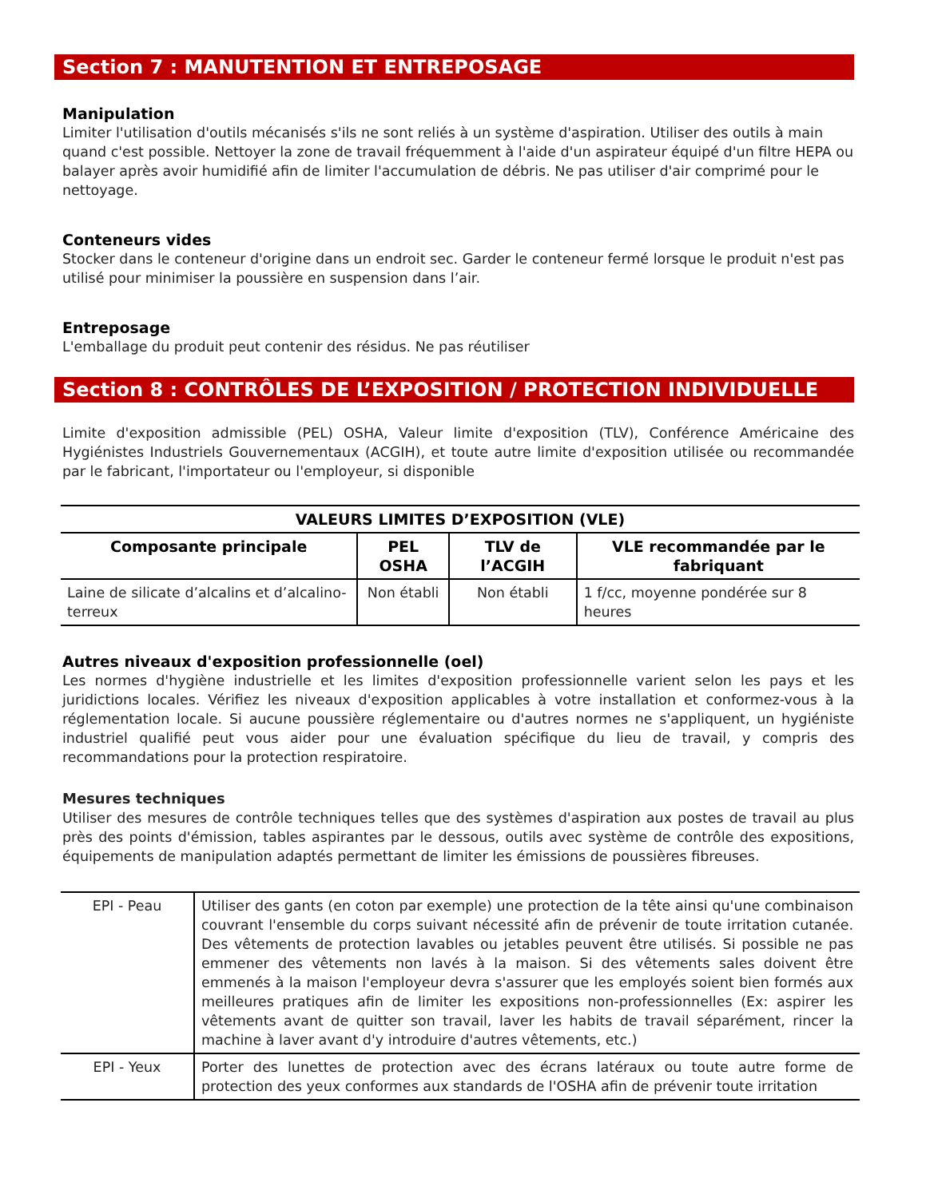Section 7 : MANUTENTION ET ENTREPOSAGE
Manipulation
Limiter l'utilisation d'outils mécanisés s'ils ne sont reliés à un système d'aspiration. Utiliser des outils à main quand c'est possible. Nettoyer la zone de travail fréquemment à l'aide d'un aspirateur équipé d'un filtre HEPA ou balayer après avoir humidifié afin de limiter l'accumulation de débris. Ne pas utiliser d'air comprimé pour le nettoyage.
Conteneurs vides
Stocker dans le conteneur d'origine dans un endroit sec. Garder le conteneur fermé lorsque le produit n'est pas utilisé pour minimiser la poussière en suspension dans l’air.
Entreposage
L'emballage du produit peut contenir des résidus. Ne pas réutiliser
Section 8 : CONTRÔLES DE L’EXPOSITION / PROTECTION INDIVIDUELLE
Limite d'exposition admissible (PEL) OSHA, Valeur limite d'exposition (TLV), Conférence Américaine des Hygiénistes Industriels Gouvernementaux (ACGIH), et toute autre limite d'exposition utilisée ou recommandée par le fabricant, l'importateur ou l'employeur, si disponible
| VALEURS LIMITES D’EXPOSITION (VLE) | | | |
| --- | --- | --- | --- |
| Composante principale | PEL OSHA | TLV de l’ACGIH | VLE recommandée par le fabriquant |
| Laine de silicate d’alcalins et d’alcalino-terreux | Non établi | Non établi | 1 f/cc, moyenne pondérée sur 8 heures |
Autres niveaux d'exposition professionnelle (oel)
Les normes d'hygiène industrielle et les limites d'exposition professionnelle varient selon les pays et les juridictions locales. Vérifiez les niveaux d'exposition applicables à votre installation et conformez-vous à la réglementation locale. Si aucune poussière réglementaire ou d'autres normes ne s'appliquent, un hygiéniste industriel qualifié peut vous aider pour une évaluation spécifique du lieu de travail, y compris des recommandations pour la protection respiratoire.
Mesures techniques
Utiliser des mesures de contrôle techniques telles que des systèmes d'aspiration aux postes de travail au plus près des points d'émission, tables aspirantes par le dessous, outils avec système de contrôle des expositions, équipements de manipulation adaptés permettant de limiter les émissions de poussières fibreuses.
| EPI - Peau | Utiliser des gants (en coton par exemple) une protection de la tête ainsi qu'une combinaison couvrant l'ensemble du corps suivant nécessité afin de prévenir de toute irritation cutanée. Des vêtements de protection lavables ou jetables peuvent être utilisés. Si possible ne pas emmener des vêtements non lavés à la maison. Si des vêtements sales doivent être emmenés à la maison l'employeur devra s'assurer que les employés soient bien formés aux meilleures pratiques afin de limiter les expositions non-professionnelles (Ex: aspirer les vêtements avant de quitter son travail, laver les habits de travail séparément, rincer la machine à laver avant d'y introduire d'autres vêtements, etc.) |
| EPI - Yeux | Porter des lunettes de protection avec des écrans latéraux ou toute autre forme de protection des yeux conformes aux standards de l'OSHA afin de prévenir toute irritation |